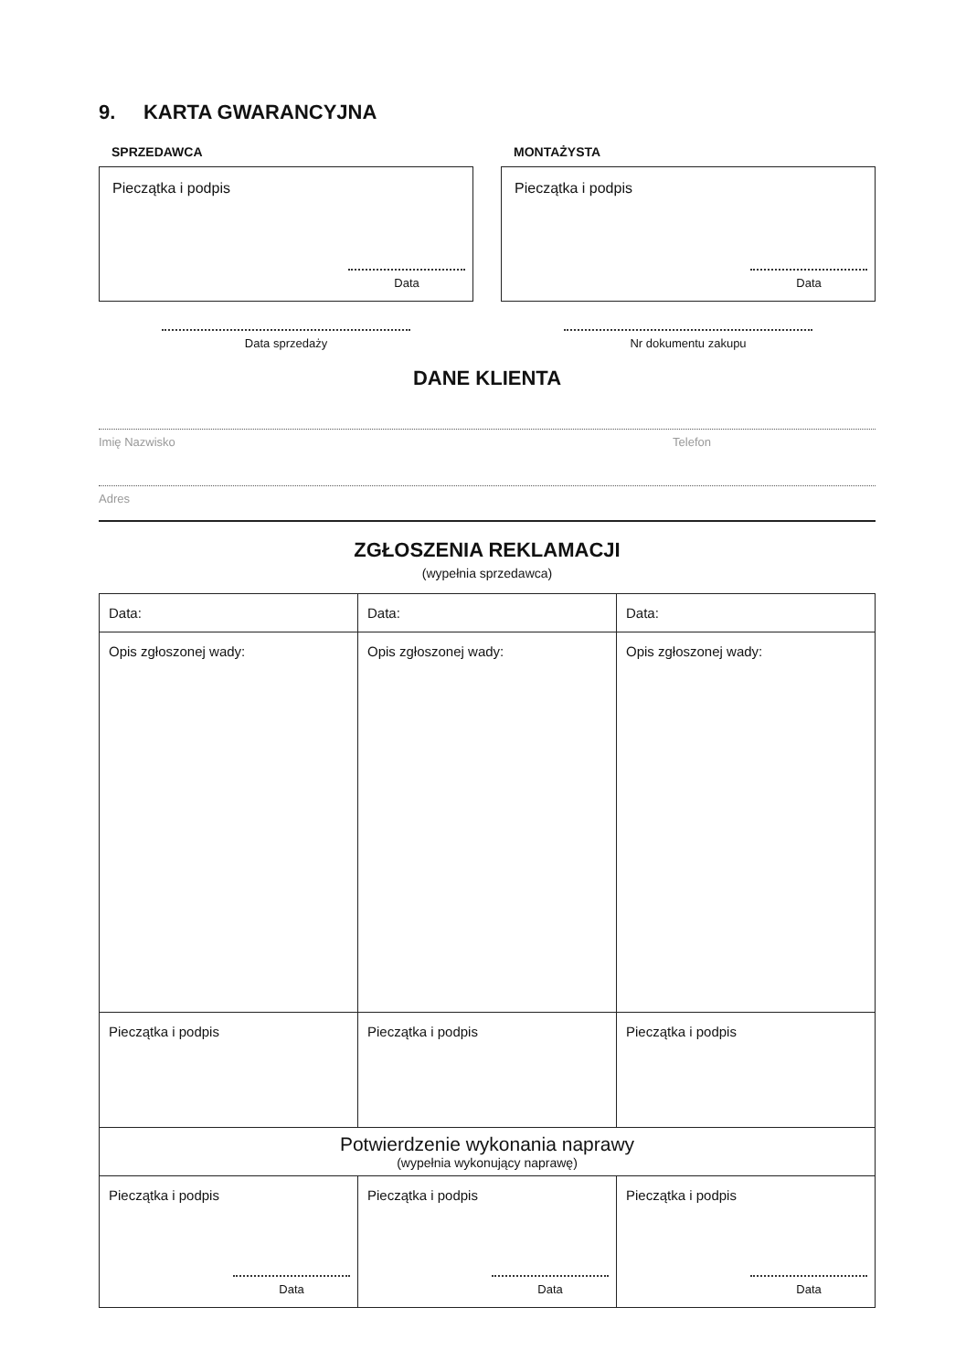9. KARTA GWARANCYJNA
SPRZEDAWCA
Pieczątka i podpis
Data
Data sprzedaży
MONTAŻYSTA
Pieczątka i podpis
Data
Nr dokumentu zakupu
DANE KLIENTA
Imię Nazwisko Telefon
Adres
ZGŁOSZENIA REKLAMACJI
(wypełnia sprzedawca)
| Data: | Data: | Data: |
| Opis zgłoszonej wady: | Opis zgłoszonej wady: | Opis zgłoszonej wady: |
| Pieczątka i podpis | Pieczątka i podpis | Pieczątka i podpis |
| Potwierdzenie wykonania naprawy (wypełnia wykonujący naprawę) | | |
| Pieczątka i podpis Data | Pieczątka i podpis Data | Pieczątka i podpis Data |